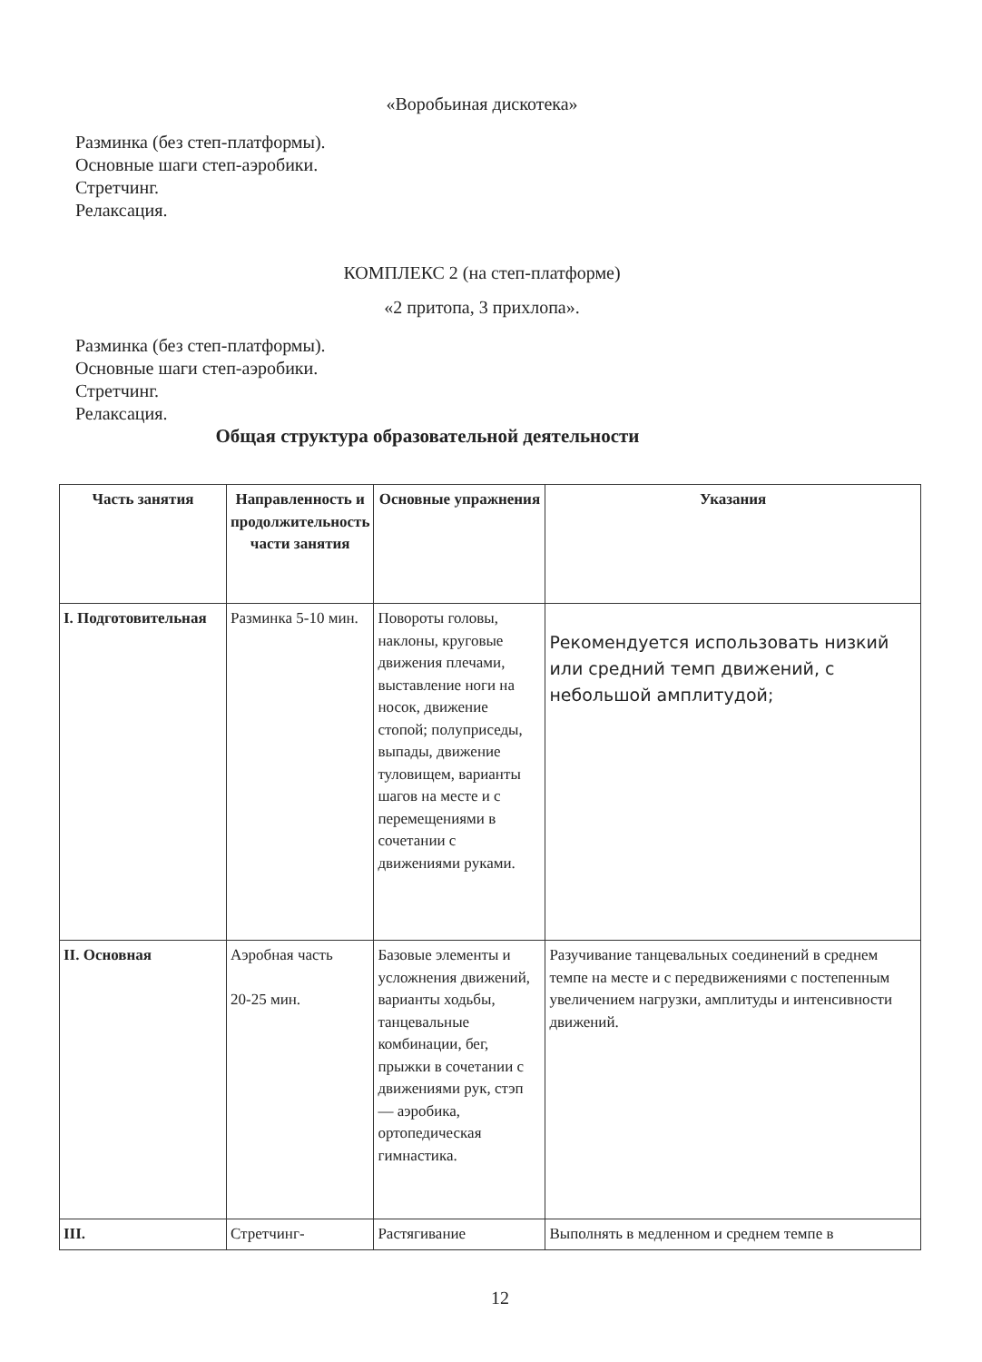«Воробьиная дискотека»
Разминка (без степ-платформы).
Основные шаги степ-аэробики.
Стретчинг.
Релаксация.
КОМПЛЕКС 2 (на степ-платформе)
«2 притопа, 3 прихлопа».
Разминка (без степ-платформы).
Основные шаги степ-аэробики.
Стретчинг.
Релаксация.
Общая структура образовательной деятельности
| Часть занятия | Направленность и продолжительность части занятия | Основные упражнения | Указания |
| --- | --- | --- | --- |
| I. Подготовительная | Разминка 5-10 мин. | Повороты головы, наклоны, круговые движения плечами, выставление ноги на носок, движение стопой; полуприседы, выпады, движение туловищем, варианты шагов на месте и с перемещениями в сочетании с движениями руками. | Рекомендуется использовать низкий или средний темп движений, с небольшой амплитудой; |
| II. Основная | Аэробная часть 20-25 мин. | Базовые элементы и усложнения движений, варианты ходьбы, танцевальные комбинации, бег, прыжки в сочетании с движениями рук, стэп — аэробика, ортопедическая гимнастика. | Разучивание танцевальных соединений в среднем темпе на месте и с передвижениями с постепенным увеличением нагрузки, амплитуды и интенсивности движений. |
| III. | Стретчинг- | Растягивание | Выполнять в медленном и среднем темпе в |
12